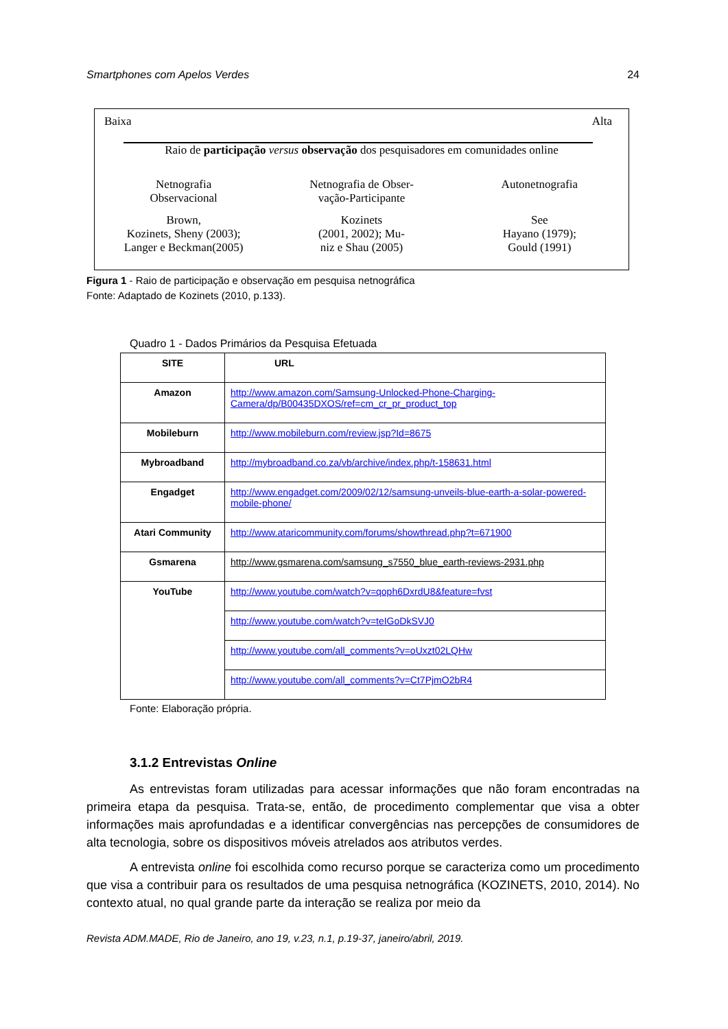Smartphones com Apelos Verdes 24
Baixa Alta
Raio de participação versus observação dos pesquisadores em comunidades online
Netnografia
Observacional
Netnografia de Obser-
vação-Participante
Autonetnografia
Brown,
Kozinets, Sheny (2003);
Langer e Beckman(2005)
Kozinets
(2001, 2002); Mu-
niz e Shau (2005)
See
Hayano (1979);
Gould (1991)
Figura 1 - Raio de participação e observação em pesquisa netnográfica
Fonte: Adaptado de Kozinets (2010, p.133).
Quadro 1 - Dados Primários da Pesquisa Efetuada
| SITE | URL |
| Amazon | http://www.amazon.com/Samsung-Unlocked-Phone-Charging-Camera/dp/B00435DXOS/ref=cm_cr_pr_product_top |
| Mobileburn | http://www.mobileburn.com/review.jsp?Id=8675 |
| Mybroadband | http://mybroadband.co.za/vb/archive/index.php/t-158631.html |
| Engadget | http://www.engadget.com/2009/02/12/samsung-unveils-blue-earth-a-solar-powered-mobile-phone/ |
| Atari Community | http://www.ataricommunity.com/forums/showthread.php?t=671900 |
| Gsmarena | http://www.gsmarena.com/samsung_s7550_blue_earth-reviews-2931.php |
| YouTube | http://www.youtube.com/watch?v=qoph6DxrdU8&feature=fvst |
| | http://www.youtube.com/watch?v=teIGoDkSVJ0 |
| | http://www.youtube.com/all_comments?v=oUxzt02LQHw |
| | http://www.youtube.com/all_comments?v=Ct7PjmO2bR4 |
Fonte: Elaboração própria.
3.1.2 Entrevistas Online
As entrevistas foram utilizadas para acessar informações que não foram encontradas na primeira etapa da pesquisa. Trata-se, então, de procedimento complementar que visa a obter informações mais aprofundadas e a identificar convergências nas percepções de consumidores de alta tecnologia, sobre os dispositivos móveis atrelados aos atributos verdes.
A entrevista online foi escolhida como recurso porque se caracteriza como um procedimento que visa a contribuir para os resultados de uma pesquisa netnográfica (KOZINETS, 2010, 2014). No contexto atual, no qual grande parte da interação se realiza por meio da
Revista ADM.MADE, Rio de Janeiro, ano 19, v.23, n.1, p.19-37, janeiro/abril, 2019.